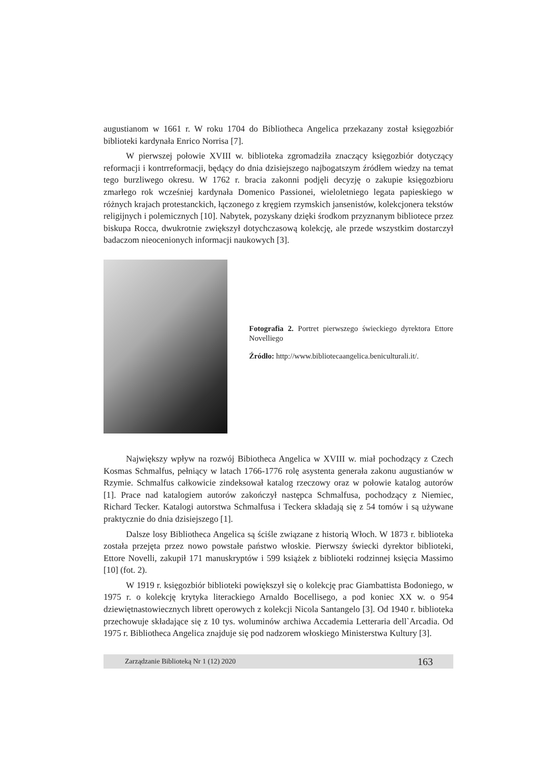augustianom w 1661 r. W roku 1704 do Bibliotheca Angelica przekazany został księgozbiór biblioteki kardynała Enrico Norrisa [7].
W pierwszej połowie XVIII w. biblioteka zgromadziła znaczący księgozbiór dotyczący reformacji i kontrreformacji, będący do dnia dzisiejszego najbogatszym źródłem wiedzy na temat tego burzliwego okresu. W 1762 r. bracia zakonni podjęli decyzję o zakupie księgozbioru zmarłego rok wcześniej kardynała Domenico Passionei, wieloletniego legata papieskiego w różnych krajach protestanckich, łączonego z kręgiem rzymskich jansenistów, kolekcjonera tekstów religijnych i polemicznych [10]. Nabytek, pozyskany dzięki środkom przyznanym bibliotece przez biskupa Rocca, dwukrotnie zwiększył dotychczasową kolekcję, ale przede wszystkim dostarczył badaczom nieocenionych informacji naukowych [3].
Fotografia 2. Portret pierwszego świeckiego dyrektora Ettore Novelliego
Źródło: http://www.bibliotecaangelica.beniculturali.it/.
Największy wpływ na rozwój Bibiotheca Angelica w XVIII w. miał pochodzący z Czech Kosmas Schmalfus, pełniący w latach 1766-1776 rolę asystenta generała zakonu augustianów w Rzymie. Schmalfus całkowicie zindeksował katalog rzeczowy oraz w połowie katalog autorów [1]. Prace nad katalogiem autorów zakończył następca Schmalfusa, pochodzący z Niemiec, Richard Tecker. Katalogi autorstwa Schmalfusa i Teckera składają się z 54 tomów i są używane praktycznie do dnia dzisiejszego [1].
Dalsze losy Bibliotheca Angelica są ściśle związane z historią Włoch. W 1873 r. biblioteka została przejęta przez nowo powstałe państwo włoskie. Pierwszy świecki dyrektor biblioteki, Ettore Novelli, zakupił 171 manuskryptów i 599 książek z biblioteki rodzinnej księcia Massimo [10] (fot. 2).
W 1919 r. księgozbiór biblioteki powiększył się o kolekcję prac Giambattista Bodoniego, w 1975 r. o kolekcję krytyka literackiego Arnaldo Bocellisego, a pod koniec XX w. o 954 dziewiętnastowiecznych librett operowych z kolekcji Nicola Santangelo [3]. Od 1940 r. biblioteka przechowuje składające się z 10 tys. woluminów archiwa Accademia Letteraria dell`Arcadia. Od 1975 r. Bibliotheca Angelica znajduje się pod nadzorem włoskiego Ministerstwa Kultury [3].
Zarządzanie Biblioteką Nr 1 (12) 2020 163